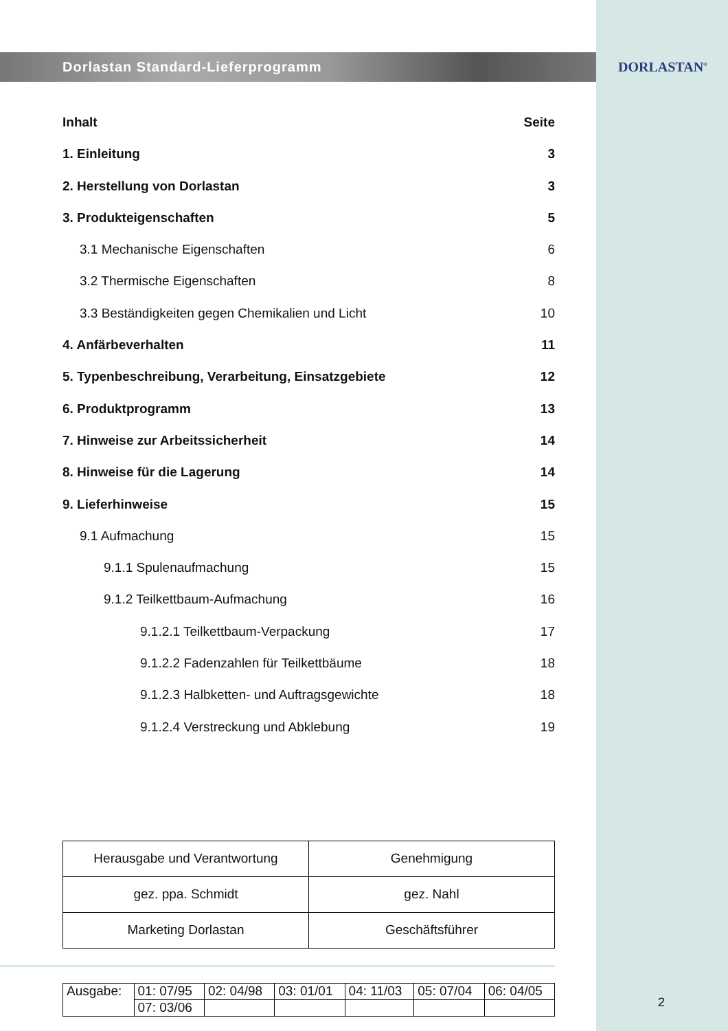DORLASTAN<sup>®</sup>
Dorlastan Standard-Lieferprogramm
Inhalt Seite
1. Einleitung 3
2. Herstellung von Dorlastan 3
3. Produkteigenschaften 5
3.1 Mechanische Eigenschaften 6
3.2 Thermische Eigenschaften 8
3.3 Beständigkeiten gegen Chemikalien und Licht 10
4. Anfärbeverhalten 11
5. Typenbeschreibung, Verarbeitung, Einsatzgebiete 12
6. Produktprogramm 13
7. Hinweise zur Arbeitssicherheit 14
8. Hinweise für die Lagerung 14
9. Lieferhinweise 15
9.1 Aufmachung 15
9.1.1 Spulenaufmachung 15
9.1.2 Teilkettbaum-Aufmachung 16
9.1.2.1 Teilkettbaum-Verpackung 17
9.1.2.2 Fadenzahlen für Teilkettbäume 18
9.1.2.3 Halbketten- und Auftragsgewichte 18
9.1.2.4 Verstreckung und Abklebung 19
| Herausgabe und Verantwortung | Genehmigung |
| gez. ppa. Schmidt | gez. Nahl |
| Marketing Dorlastan | Geschäftsführer |
| Ausgabe: | 01: 07/95 | 02: 04/98 | 03: 01/01 | 04: 11/03 | 05: 07/04 | 06: 04/05 |
| | 07: 03/06 | | | | | |
2